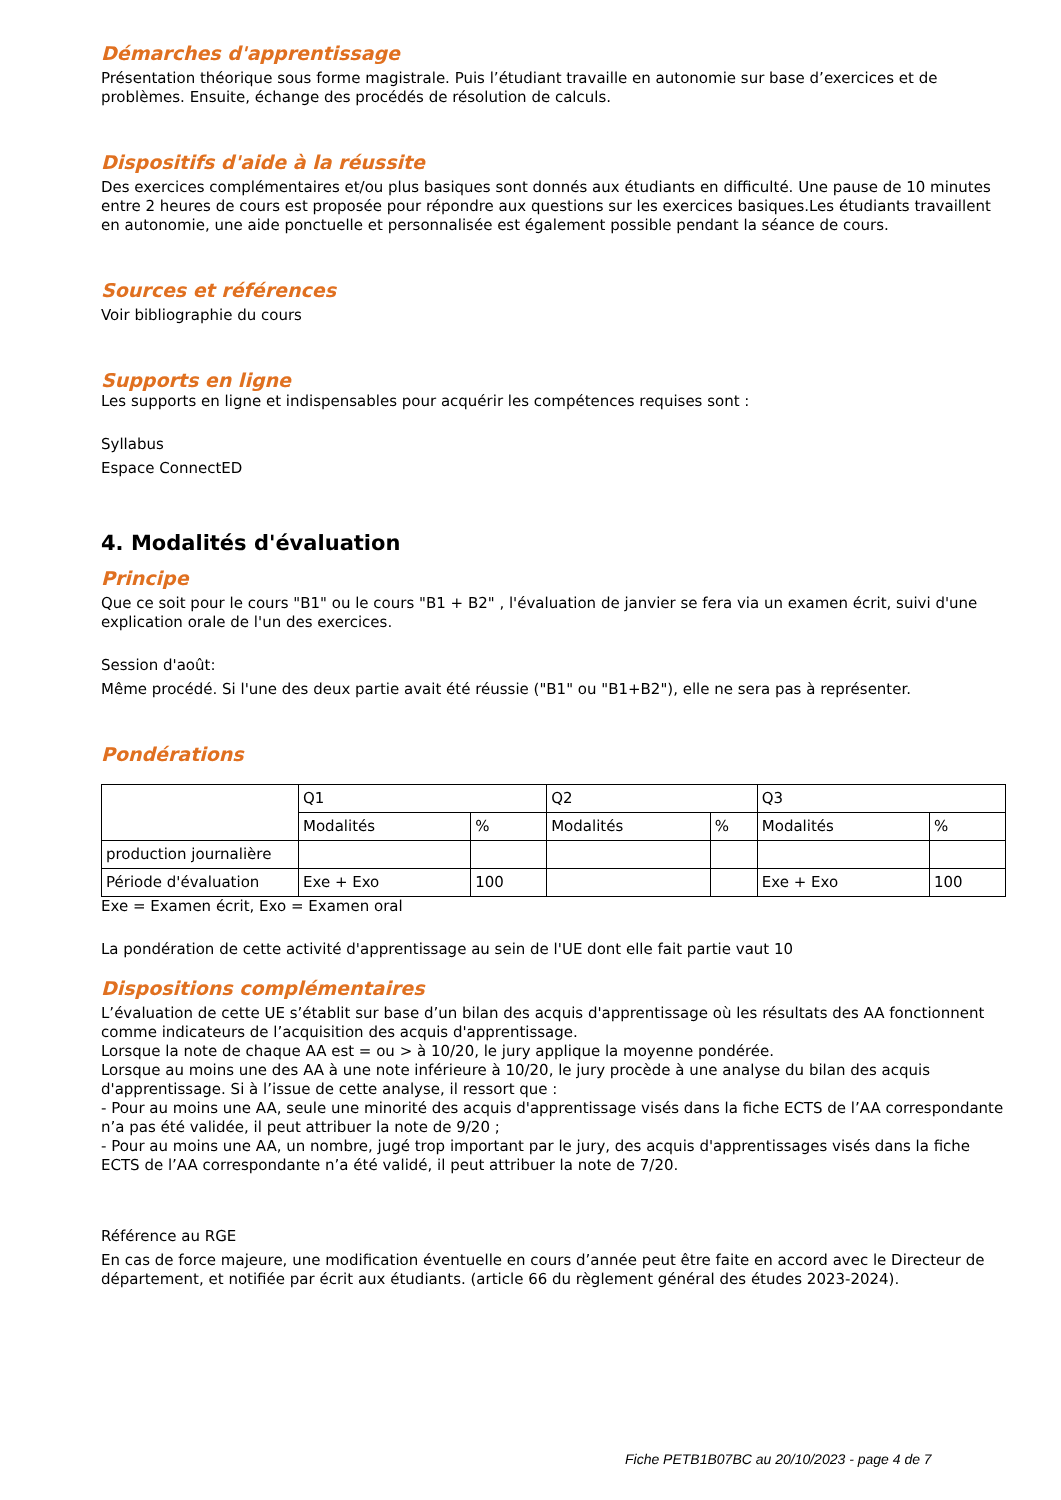Démarches d'apprentissage
Présentation théorique sous forme magistrale. Puis l’étudiant travaille en autonomie sur base d’exercices et de problèmes. Ensuite, échange des procédés de résolution de calculs.
Dispositifs d'aide à la réussite
Des exercices complémentaires et/ou plus basiques sont donnés aux étudiants en difficulté. Une pause de 10 minutes entre 2 heures de cours est proposée pour répondre aux questions sur les exercices basiques.Les étudiants travaillent en autonomie, une aide ponctuelle et personnalisée est également possible pendant la séance de cours.
Sources et références
Voir bibliographie du cours
Supports en ligne
Les supports en ligne et indispensables pour acquérir les compétences requises sont :
Syllabus
Espace ConnectED
4. Modalités d'évaluation
Principe
Que ce soit pour le cours "B1" ou le cours "B1 + B2" , l'évaluation de janvier se fera via un examen écrit, suivi d'une explication orale de l'un des exercices.
Session d'août:
Même procédé. Si l'une des deux partie avait été réussie ("B1" ou "B1+B2"), elle ne sera pas à représenter.
Pondérations
| | Q1 | | Q2 | | Q3 | |
| | Modalités | % | Modalités | % | Modalités | % |
| production journalière | | | | | | |
| Période d'évaluation | Exe + Exo | 100 | | | Exe + Exo | 100 |
Exe = Examen écrit, Exo = Examen oral
La pondération de cette activité d'apprentissage au sein de l'UE dont elle fait partie vaut 10
Dispositions complémentaires
L’évaluation de cette UE s’établit sur base d’un bilan des acquis d'apprentissage où les résultats des AA fonctionnent comme indicateurs de l’acquisition des acquis d'apprentissage.
Lorsque la note de chaque AA est = ou > à 10/20, le jury applique la moyenne pondérée.
Lorsque au moins une des AA à une note inférieure à 10/20, le jury procède à une analyse du bilan des acquis d'apprentissage. Si à l’issue de cette analyse, il ressort que :
- Pour au moins une AA, seule une minorité des acquis d'apprentissage visés dans la fiche ECTS de l’AA correspondante n’a pas été validée, il peut attribuer la note de 9/20 ;
- Pour au moins une AA, un nombre, jugé trop important par le jury, des acquis d'apprentissages visés dans la fiche ECTS de l’AA correspondante n’a été validé, il peut attribuer la note de 7/20.
Référence au RGE
En cas de force majeure, une modification éventuelle en cours d’année peut être faite en accord avec le Directeur de département, et notifiée par écrit aux étudiants. (article 66 du règlement général des études 2023-2024).
Fiche PETB1B07BC au 20/10/2023 - page 4 de 7